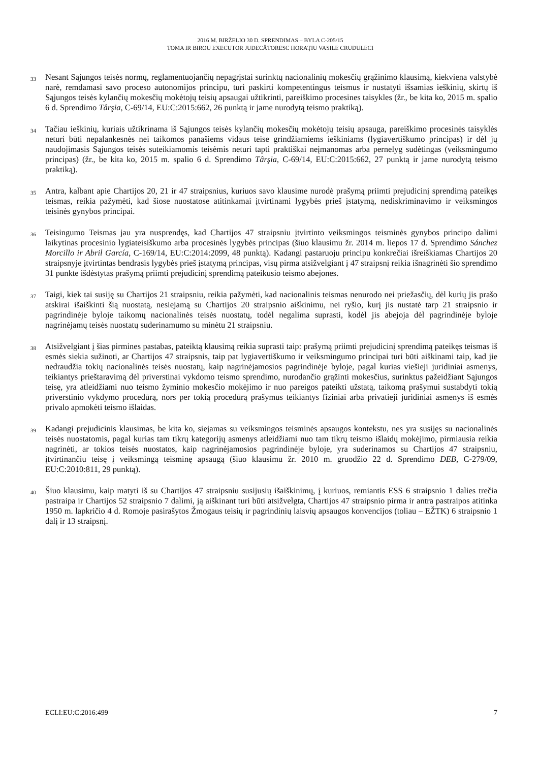2016 M. BIRŽELIO 30 D. SPRENDIMAS – BYLA C-205/15
TOMA IR BIROU EXECUTOR JUDECĂTORESC HORAŢIU VASILE CRUDULECI
33 Nesant Sąjungos teisės normų, reglamentuojančių nepagrįstai surinktų nacionalinių mokesčių grąžinimo klausimą, kiekviena valstybė narė, remdamasi savo proceso autonomijos principu, turi paskirti kompetentingus teismus ir nustatyti išsamias ieškinių, skirtų iš Sąjungos teisės kylančių mokesčių mokėtojų teisių apsaugai užtikrinti, pareiškimo procesines taisykles (žr., be kita ko, 2015 m. spalio 6 d. Sprendimo Târşia, C-69/14, EU:C:2015:662, 26 punktą ir jame nurodytą teismo praktiką).
34 Tačiau ieškinių, kuriais užtikrinama iš Sąjungos teisės kylančių mokesčių mokėtojų teisių apsauga, pareiškimo procesinės taisyklės neturi būti nepalankesnės nei taikomos panašiems vidaus teise grindžiamiems ieškiniams (lygiavertiškumo principas) ir dėl jų naudojimasis Sąjungos teisės suteikiamomis teisėmis neturi tapti praktiškai neįmanomas arba pernelyg sudėtingas (veiksmingumo principas) (žr., be kita ko, 2015 m. spalio 6 d. Sprendimo Târşia, C-69/14, EU:C:2015:662, 27 punktą ir jame nurodytą teismo praktiką).
35 Antra, kalbant apie Chartijos 20, 21 ir 47 straipsnius, kuriuos savo klausime nurodė prašymą priimti prejudicinį sprendimą pateikęs teismas, reikia pažymėti, kad šiose nuostatose atitinkamai įtvirtinami lygybės prieš įstatymą, nediskriminavimo ir veiksmingos teisinės gynybos principai.
36 Teisingumo Teismas jau yra nusprendęs, kad Chartijos 47 straipsniu įtvirtinto veiksmingos teisminės gynybos principo dalimi laikytinas procesinio lygiateisiškumo arba procesinės lygybės principas (šiuo klausimu žr. 2014 m. liepos 17 d. Sprendimo Sánchez Morcillo ir Abril García, C-169/14, EU:C:2014:2099, 48 punktą). Kadangi pastaruoju principu konkrečiai išreiškiamas Chartijos 20 straipsnyje įtvirtintas bendrasis lygybės prieš įstatymą principas, visų pirma atsižvelgiant į 47 straipsnį reikia išnagrinėti šio sprendimo 31 punkte išdėstytas prašymą priimti prejudicinį sprendimą pateikusio teismo abejones.
37 Taigi, kiek tai susiję su Chartijos 21 straipsniu, reikia pažymėti, kad nacionalinis teismas nenurodo nei priežasčių, dėl kurių jis prašo atskirai išaiškinti šią nuostatą, nesiejamą su Chartijos 20 straipsnio aiškinimu, nei ryšio, kurį jis nustatė tarp 21 straipsnio ir pagrindinėje byloje taikomų nacionalinės teisės nuostatų, todėl negalima suprasti, kodėl jis abejoja dėl pagrindinėje byloje nagrinėjamų teisės nuostatų suderinamumo su minėtu 21 straipsniu.
38 Atsižvelgiant į šias pirmines pastabas, pateiktą klausimą reikia suprasti taip: prašymą priimti prejudicinį sprendimą pateikęs teismas iš esmės siekia sužinoti, ar Chartijos 47 straipsnis, taip pat lygiavertiškumo ir veiksmingumo principai turi būti aiškinami taip, kad jie nedraudžia tokių nacionalinės teisės nuostatų, kaip nagrinėjamosios pagrindinėje byloje, pagal kurias viešieji juridiniai asmenys, teikiantys prieštaravimą dėl priverstinai vykdomo teismo sprendimo, nurodančio grąžinti mokesčius, surinktus pažeidžiant Sąjungos teisę, yra atleidžiami nuo teismo žyminio mokesčio mokėjimo ir nuo pareigos pateikti užstatą, taikomą prašymui sustabdyti tokią priverstinio vykdymo procedūrą, nors per tokią procedūrą prašymus teikiantys fiziniai arba privatieji juridiniai asmenys iš esmės privalo apmokėti teismo išlaidas.
39 Kadangi prejudicinis klausimas, be kita ko, siejamas su veiksmingos teisminės apsaugos kontekstu, nes yra susijęs su nacionalinės teisės nuostatomis, pagal kurias tam tikrų kategorijų asmenys atleidžiami nuo tam tikrų teismo išlaidų mokėjimo, pirmiausia reikia nagrinėti, ar tokios teisės nuostatos, kaip nagrinėjamosios pagrindinėje byloje, yra suderinamos su Chartijos 47 straipsniu, įtvirtinančiu teisę į veiksmingą teisminę apsaugą (šiuo klausimu žr. 2010 m. gruodžio 22 d. Sprendimo DEB, C-279/09, EU:C:2010:811, 29 punktą).
40 Šiuo klausimu, kaip matyti iš su Chartijos 47 straipsniu susijusių išaiškinimų, į kuriuos, remiantis ESS 6 straipsnio 1 dalies trečia pastraipa ir Chartijos 52 straipsnio 7 dalimi, ją aiškinant turi būti atsižvelgta, Chartijos 47 straipsnio pirma ir antra pastraipos atitinka 1950 m. lapkričio 4 d. Romoje pasirašytos Žmogaus teisių ir pagrindinių laisvių apsaugos konvencijos (toliau – EŽTK) 6 straipsnio 1 dalį ir 13 straipsnį.
ECLI:EU:C:2016:499 7